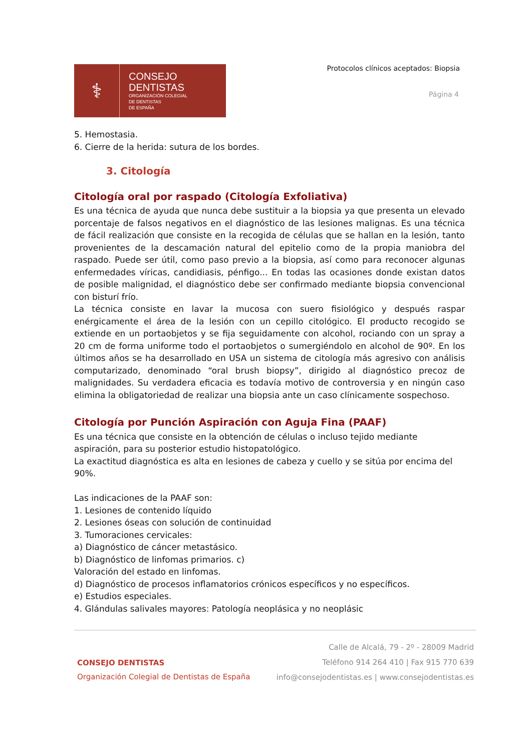⚕
CONSEJO
DENTISTAS
ORGANIZACIÓN COLEGIAL
DE DENTISTAS
DE ESPAÑA
Protocolos clínicos aceptados: Biopsia
Página 4
5. Hemostasia.
6. Cierre de la herida: sutura de los bordes.
3. Citología
Citología oral por raspado (Citología Exfoliativa)
Es una técnica de ayuda que nunca debe sustituir a la biopsia ya que presenta un elevado porcentaje de falsos negativos en el diagnóstico de las lesiones malignas. Es una técnica de fácil realización que consiste en la recogida de células que se hallan en la lesión, tanto provenientes de la descamación natural del epitelio como de la propia maniobra del raspado. Puede ser útil, como paso previo a la biopsia, así como para reconocer algunas enfermedades víricas, candidiasis, pénfigo... En todas las ocasiones donde existan datos de posible malignidad, el diagnóstico debe ser confirmado mediante biopsia convencional con bisturí frío.
La técnica consiste en lavar la mucosa con suero fisiológico y después raspar enérgicamente el área de la lesión con un cepillo citológico. El producto recogido se extiende en un portaobjetos y se fija seguidamente con alcohol, rociando con un spray a 20 cm de forma uniforme todo el portaobjetos o sumergiéndolo en alcohol de 90º. En los últimos años se ha desarrollado en USA un sistema de citología más agresivo con análisis computarizado, denominado “oral brush biopsy”, dirigido al diagnóstico precoz de malignidades. Su verdadera eficacia es todavía motivo de controversia y en ningún caso elimina la obligatoriedad de realizar una biopsia ante un caso clínicamente sospechoso.
Citología por Punción Aspiración con Aguja Fina (PAAF)
Es una técnica que consiste en la obtención de células o incluso tejido mediante aspiración, para su posterior estudio histopatológico.
La exactitud diagnóstica es alta en lesiones de cabeza y cuello y se sitúa por encima del 90%.
Las indicaciones de la PAAF son:
1. Lesiones de contenido líquido
2. Lesiones óseas con solución de continuidad
3. Tumoraciones cervicales:
a) Diagnóstico de cáncer metastásico.
b) Diagnóstico de linfomas primarios. c)
Valoración del estado en linfomas.
d) Diagnóstico de procesos inflamatorios crónicos específicos y no específicos.
e) Estudios especiales.
4. Glándulas salivales mayores: Patología neoplásica y no neoplásic
Calle de Alcalá, 79 - 2º - 28009 Madrid
Teléfono 914 264 410 | Fax 915 770 639
info@consejodentistas.es | www.consejodentistas.es
CONSEJO DENTISTAS
Organización Colegial de Dentistas de España